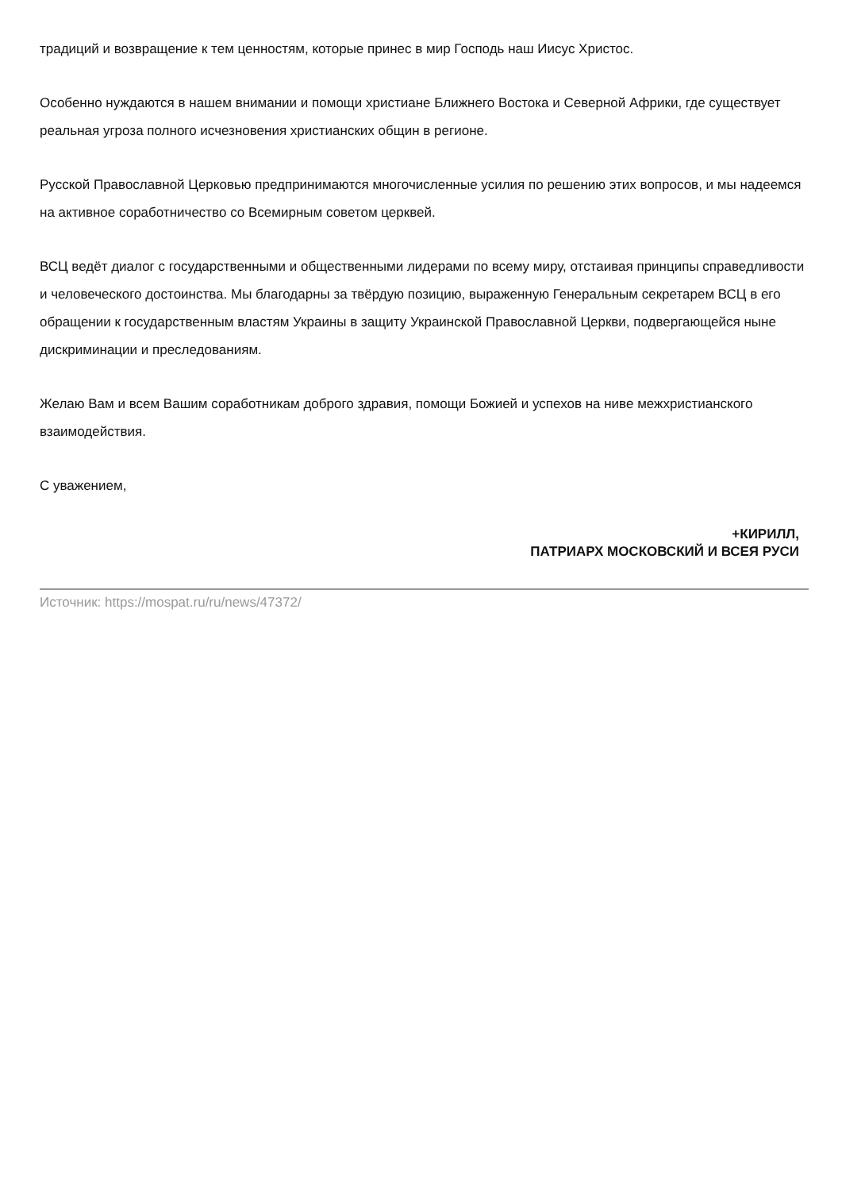традиций и возвращение к тем ценностям, которые принес в мир Господь наш Иисус Христос.
Особенно нуждаются в нашем внимании и помощи христиане Ближнего Востока и Северной Африки, где существует реальная угроза полного исчезновения христианских общин в регионе.
Русской Православной Церковью предпринимаются многочисленные усилия по решению этих вопросов, и мы надеемся на активное соработничество со Всемирным советом церквей.
ВСЦ ведёт диалог с государственными и общественными лидерами по всему миру, отстаивая принципы справедливости и человеческого достоинства. Мы благодарны за твёрдую позицию, выраженную Генеральным секретарем ВСЦ в его обращении к государственным властям Украины в защиту Украинской Православной Церкви, подвергающейся ныне дискриминации и преследованиям.
Желаю Вам и всем Вашим соработникам доброго здравия, помощи Божией и успехов на ниве межхристианского взаимодействия.
С уважением,
+КИРИЛЛ,
ПАТРИАРХ МОСКОВСКИЙ И ВСЕЯ РУСИ
Источник: https://mospat.ru/ru/news/47372/